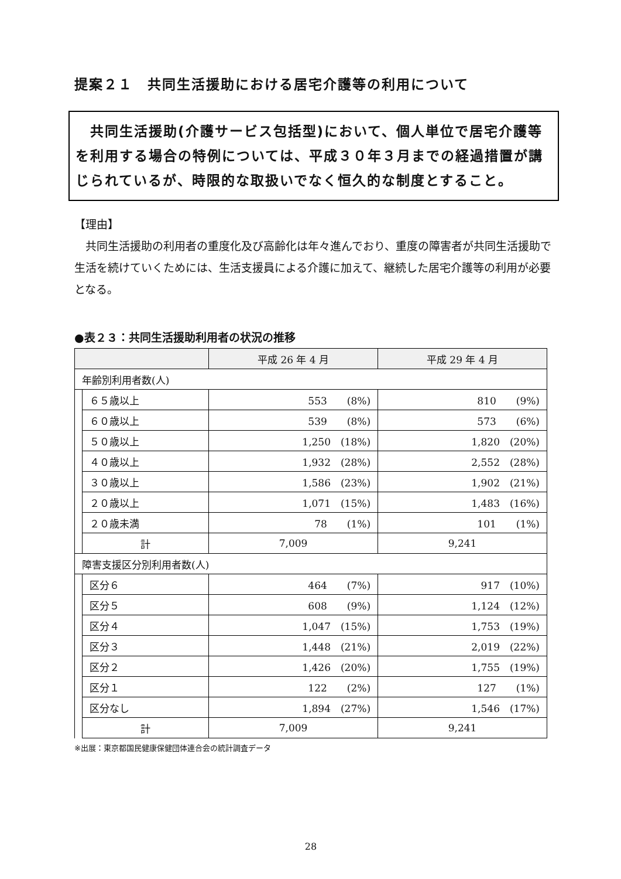提案２１　共同生活援助における居宅介護等の利用について
　共同生活援助(介護サービス包括型)において、個人単位で居宅介護等を利用する場合の特例については、平成３０年３月までの経過措置が講じられているが、時限的な取扱いでなく恒久的な制度とすること。
【理由】
　共同生活援助の利用者の重度化及び高齢化は年々進んでおり、重度の障害者が共同生活援助で生活を続けていくためには、生活支援員による介護に加えて、継続した居宅介護等の利用が必要となる。
●表２３：共同生活援助利用者の状況の推移
| | | 平成 26 年 4 月 | 平成 29 年 4 月 |
| --- | --- | --- | --- |
| 年齢別利用者数(人) | | | |
| | ６５歳以上 | 553 (8%) | 810 (9%) |
| | ６０歳以上 | 539 (8%) | 573 (6%) |
| | ５０歳以上 | 1,250 (18%) | 1,820 (20%) |
| | ４０歳以上 | 1,932 (28%) | 2,552 (28%) |
| | ３０歳以上 | 1,586 (23%) | 1,902 (21%) |
| | ２０歳以上 | 1,071 (15%) | 1,483 (16%) |
| | ２０歳未満 | 78 (1%) | 101 (1%) |
| | 計 | 7,009 | 9,241 |
| 障害支援区分別利用者数(人) | | | |
| | 区分６ | 464 (7%) | 917 (10%) |
| | 区分５ | 608 (9%) | 1,124 (12%) |
| | 区分４ | 1,047 (15%) | 1,753 (19%) |
| | 区分３ | 1,448 (21%) | 2,019 (22%) |
| | 区分２ | 1,426 (20%) | 1,755 (19%) |
| | 区分１ | 122 (2%) | 127 (1%) |
| | 区分なし | 1,894 (27%) | 1,546 (17%) |
| | 計 | 7,009 | 9,241 |
※出展：東京都国民健康保健団体連合会の統計調査データ
28